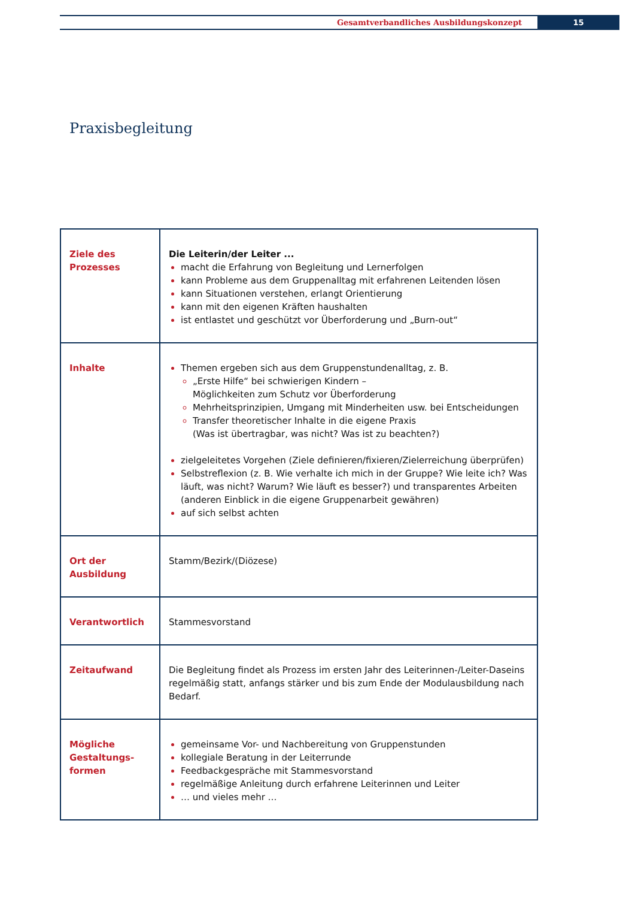Gesamtverbandliches Ausbildungskonzept
15
Praxisbegleitung
| Ziele des Prozesses | Die Leiterin/der Leiter ... macht die Erfahrung von Begleitung und Lernerfolgen kann Probleme aus dem Gruppenalltag mit erfahrenen Leitenden lösen kann Situationen verstehen, erlangt Orientierung kann mit den eigenen Kräften haushalten ist entlastet und geschützt vor Überforderung und „Burn-out“ |
| Inhalte | Themen ergeben sich aus dem Gruppenstundenalltag, z. B. „Erste Hilfe“ bei schwierigen Kindern – Möglichkeiten zum Schutz vor Überforderung Mehrheitsprinzipien, Umgang mit Minderheiten usw. bei Entscheidungen Transfer theoretischer Inhalte in die eigene Praxis (Was ist übertragbar, was nicht? Was ist zu beachten?) zielgeleitetes Vorgehen (Ziele definieren/fixieren/Zielerreichung überprüfen) Selbstreflexion (z. B. Wie verhalte ich mich in der Gruppe? Wie leite ich? Was läuft, was nicht? Warum? Wie läuft es besser?) und transparentes Arbeiten (anderen Einblick in die eigene Gruppenarbeit gewähren) auf sich selbst achten |
| Ort der Ausbildung | Stamm/Bezirk/(Diözese) |
| Verantwortlich | Stammesvorstand |
| Zeitaufwand | Die Begleitung findet als Prozess im ersten Jahr des Leiterinnen-/Leiter-Daseins regelmäßig statt, anfangs stärker und bis zum Ende der Modulausbildung nach Bedarf. |
| Mögliche Gestaltungs- formen | gemeinsame Vor- und Nachbereitung von Gruppenstunden kollegiale Beratung in der Leiterrunde Feedbackgespräche mit Stammesvorstand regelmäßige Anleitung durch erfahrene Leiterinnen und Leiter … und vieles mehr … |